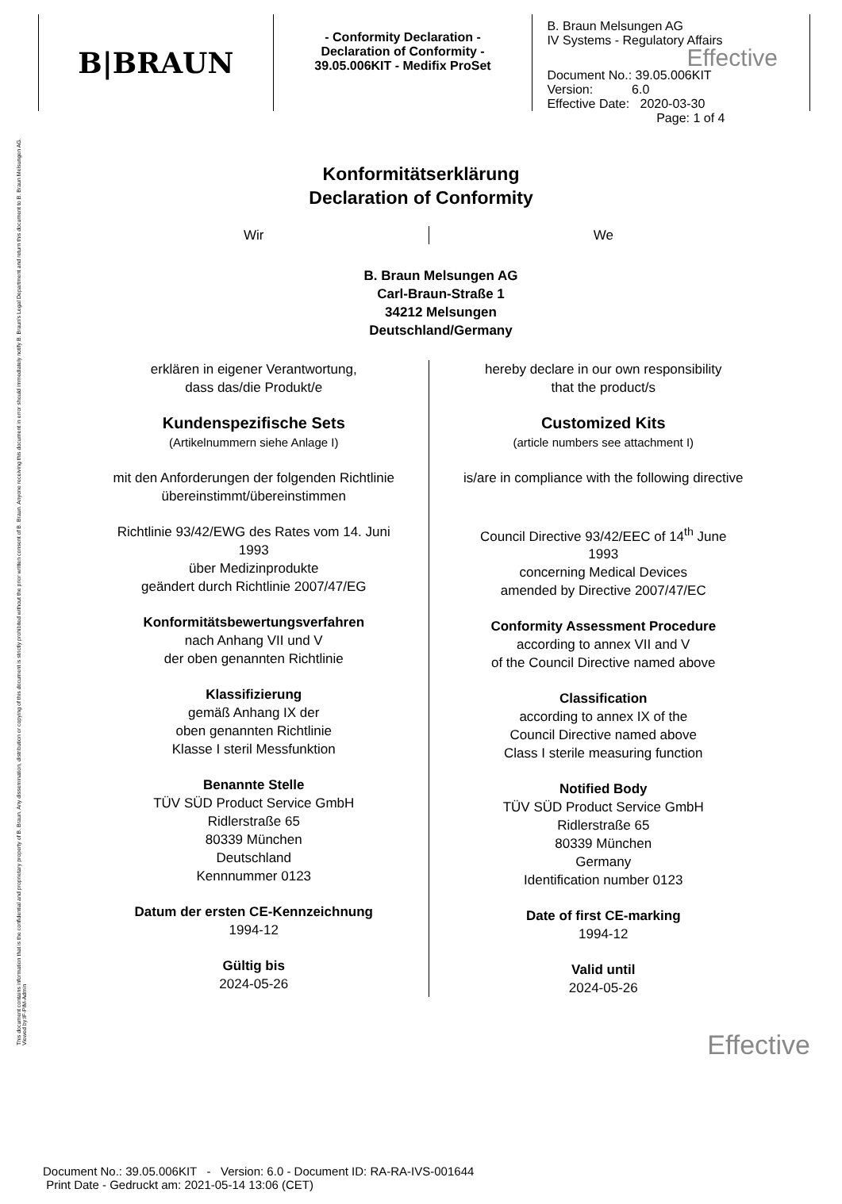This document contains information that is the confidential and proprietary property of B. Braun. Any dissemination, distribution or copying of this document is strictly prohibited without the prior written consent of B. Braun. Anyone receiving this document in error should immediately notify B. Braun's Legal Department and return this document to B. Braun Melsungen AG. Viewed by:IF-PIM-Admin
B|BRAUN
- Conformity Declaration -
Declaration of Conformity -
39.05.006KIT - Medifix ProSet
B. Braun Melsungen AG
IV Systems - Regulatory Affairs
Effective
Document No.: 39.05.006KIT
Version: 6.0
Effective Date: 2020-03-30
Page: 1 of 4
Konformitätserklärung
Declaration of Conformity
Wir We
B. Braun Melsungen AG
Carl-Braun-Straße 1
34212 Melsungen
Deutschland/Germany
erklären in eigener Verantwortung,
dass das/die Produkt/e
Kundenspezifische Sets
(Artikelnummern siehe Anlage I)
mit den Anforderungen der folgenden Richtlinie
übereinstimmt/übereinstimmen
Richtlinie 93/42/EWG des Rates vom 14. Juni
1993
über Medizinprodukte
geändert durch Richtlinie 2007/47/EG
Konformitätsbewertungsverfahren
nach Anhang VII und V
der oben genannten Richtlinie
Klassifizierung
gemäß Anhang IX der
oben genannten Richtlinie
Klasse I steril Messfunktion
Benannte Stelle
TÜV SÜD Product Service GmbH
Ridlerstraße 65
80339 München
Deutschland
Kennnummer 0123
Datum der ersten CE-Kennzeichnung
1994-12
Gültig bis
2024-05-26
hereby declare in our own responsibility
that the product/s
Customized Kits
(article numbers see attachment I)
is/are in compliance with the following directive
Council Directive 93/42/EEC of 14<sup>th</sup> June
1993
concerning Medical Devices
amended by Directive 2007/47/EC
Conformity Assessment Procedure
according to annex VII and V
of the Council Directive named above
Classification
according to annex IX of the
Council Directive named above
Class I sterile measuring function
Notified Body
TÜV SÜD Product Service GmbH
Ridlerstraße 65
80339 München
Germany
Identification number 0123
Date of first CE-marking
1994-12
Valid until
2024-05-26
Effective
Document No.: 39.05.006KIT - Version: 6.0 - Document ID: RA-RA-IVS-001644
Print Date - Gedruckt am: 2021-05-14 13:06 (CET)